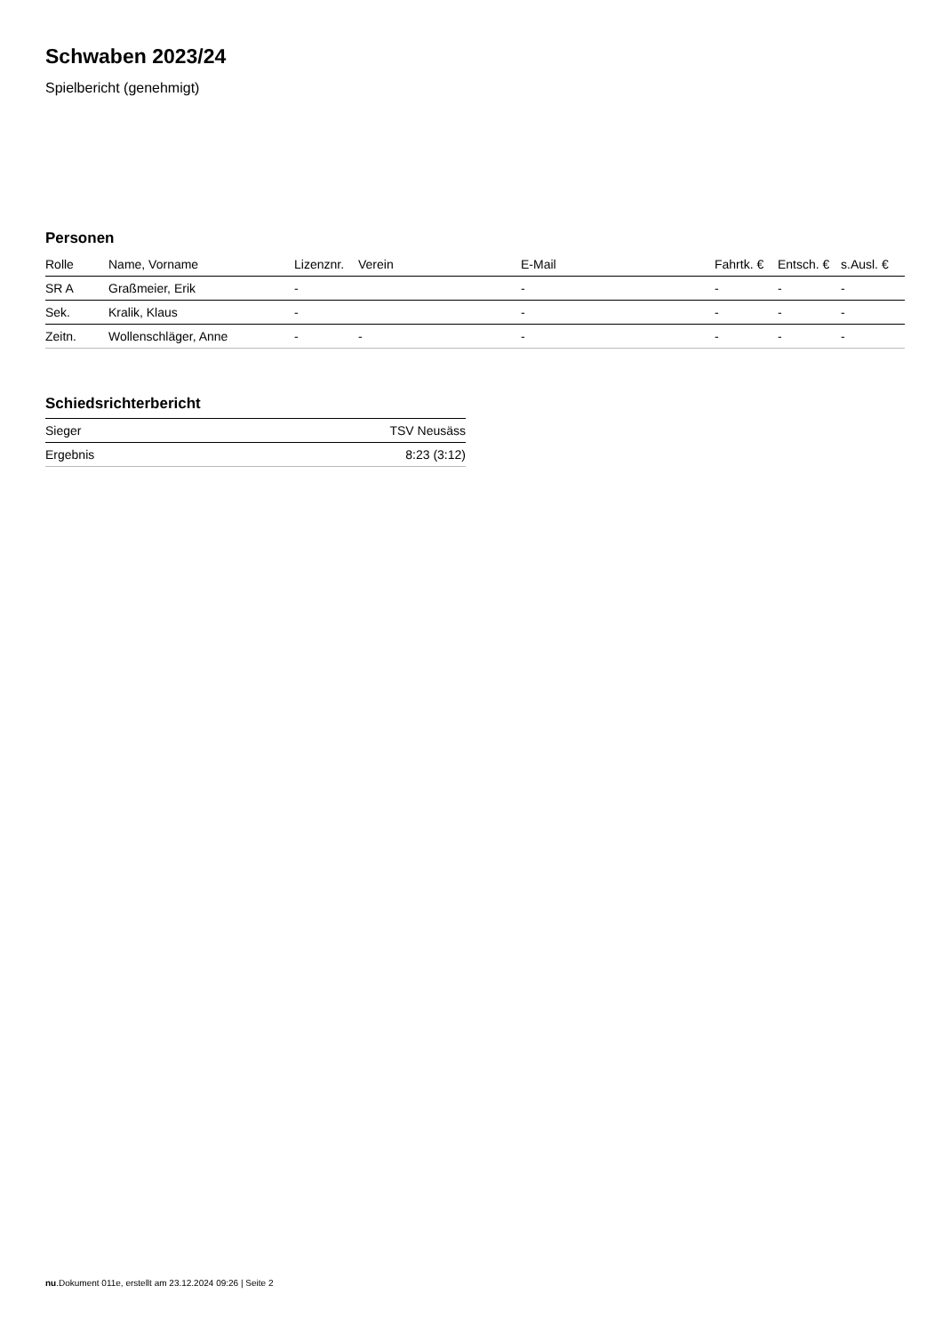Schwaben 2023/24
Spielbericht (genehmigt)
Personen
| Rolle | Name, Vorname | Lizenznr. | Verein | E-Mail | Fahrtk. € | Entsch. € | s.Ausl. € |
| --- | --- | --- | --- | --- | --- | --- | --- |
| SR A | Graßmeier, Erik | - | | - | - | - | - |
| Sek. | Kralik, Klaus | - | | - | - | - | - |
| Zeitn. | Wollenschläger, Anne | - | - | - | - | - | - |
Schiedsrichterbericht
| Sieger | TSV Neusäss |
| Ergebnis | 8:23 (3:12) |
nu.Dokument 011e, erstellt am 23.12.2024 09:26 | Seite 2